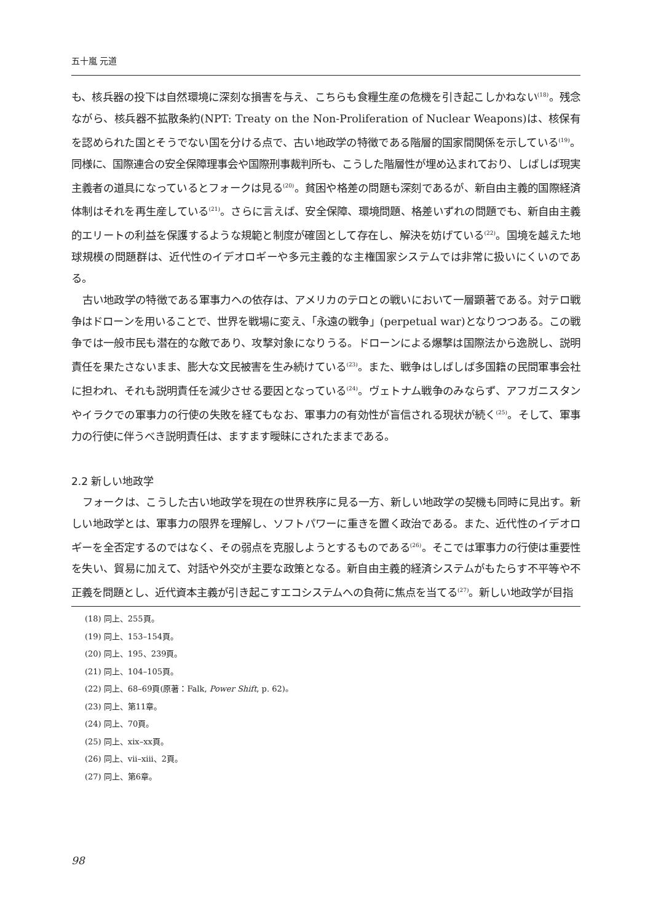五十嵐 元道
も、核兵器の投下は自然環境に深刻な損害を与え、こちらも食糧生産の危機を引き起こしかねない<sup>(18)</sup>。残念ながら、核兵器不拡散条約(NPT: Treaty on the Non-Proliferation of Nuclear Weapons)は、核保有を認められた国とそうでない国を分ける点で、古い地政学の特徴である階層的国家間関係を示している<sup>(19)</sup>。同様に、国際連合の安全保障理事会や国際刑事裁判所も、こうした階層性が埋め込まれており、しばしば現実主義者の道具になっているとフォークは見る<sup>(20)</sup>。貧困や格差の問題も深刻であるが、新自由主義的国際経済体制はそれを再生産している<sup>(21)</sup>。さらに言えば、安全保障、環境問題、格差いずれの問題でも、新自由主義的エリートの利益を保護するような規範と制度が確固として存在し、解決を妨げている<sup>(22)</sup>。国境を越えた地球規模の問題群は、近代性のイデオロギーや多元主義的な主権国家システムでは非常に扱いにくいのである。
古い地政学の特徴である軍事力への依存は、アメリカのテロとの戦いにおいて一層顕著である。対テロ戦争はドローンを用いることで、世界を戦場に変え、「永遠の戦争」(perpetual war)となりつつある。この戦争では一般市民も潜在的な敵であり、攻撃対象になりうる。ドローンによる爆撃は国際法から逸脱し、説明責任を果たさないまま、膨大な文民被害を生み続けている<sup>(23)</sup>。また、戦争はしばしば多国籍の民間軍事会社に担われ、それも説明責任を減少させる要因となっている<sup>(24)</sup>。ヴェトナム戦争のみならず、アフガニスタンやイラクでの軍事力の行使の失敗を経てもなお、軍事力の有効性が盲信される現状が続く<sup>(25)</sup>。そして、軍事力の行使に伴うべき説明責任は、ますます曖昧にされたままである。
2.2 新しい地政学
フォークは、こうした古い地政学を現在の世界秩序に見る一方、新しい地政学の契機も同時に見出す。新しい地政学とは、軍事力の限界を理解し、ソフトパワーに重きを置く政治である。また、近代性のイデオロギーを全否定するのではなく、その弱点を克服しようとするものである<sup>(26)</sup>。そこでは軍事力の行使は重要性を失い、貿易に加えて、対話や外交が主要な政策となる。新自由主義的経済システムがもたらす不平等や不正義を問題とし、近代資本主義が引き起こすエコシステムへの負荷に焦点を当てる<sup>(27)</sup>。新しい地政学が目指
(18) 同上、255頁。
(19) 同上、153–154頁。
(20) 同上、195、239頁。
(21) 同上、104–105頁。
(22) 同上、68–69頁(原著：Falk, Power Shift, p. 62)。
(23) 同上、第11章。
(24) 同上、70頁。
(25) 同上、xix–xx頁。
(26) 同上、vii–xiii、2頁。
(27) 同上、第6章。
98